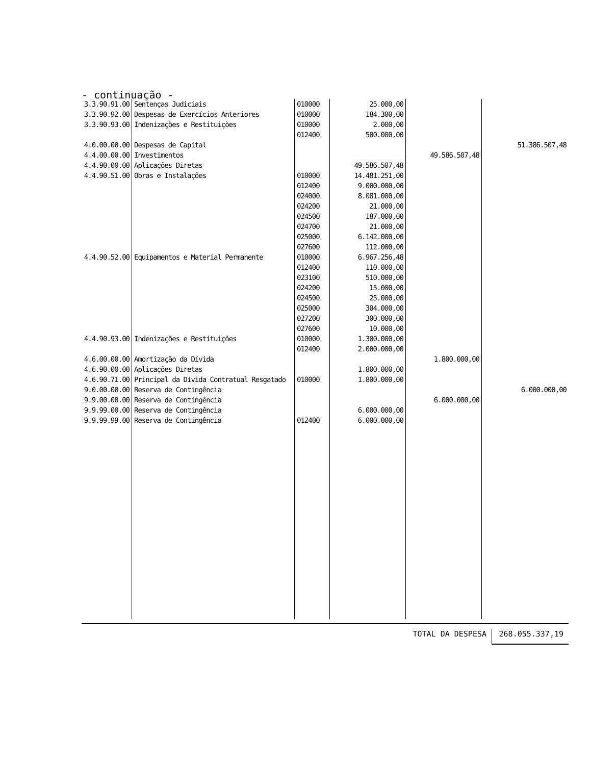- continuação -
| 3.3.90.91.00 | Sentenças Judiciais | 010000 | 25.000,00 | | |
| 3.3.90.92.00 | Despesas de Exercícios Anteriores | 010000 | 184.300,00 | | |
| 3.3.90.93.00 | Indenizações e Restituições | 010000 | 2.000,00 | | |
| | | 012400 | 500.000,00 | | |
| 4.0.00.00.00 | Despesas de Capital | | | | 51.386.507,48 |
| 4.4.00.00.00 | Investimentos | | | 49.586.507,48 | |
| 4.4.90.00.00 | Aplicações Diretas | | 49.586.507,48 | | |
| 4.4.90.51.00 | Obras e Instalações | 010000 | 14.481.251,00 | | |
| | | 012400 | 9.000.000,00 | | |
| | | 024000 | 8.081.000,00 | | |
| | | 024200 | 21.000,00 | | |
| | | 024500 | 187.000,00 | | |
| | | 024700 | 21.000,00 | | |
| | | 025000 | 6.142.000,00 | | |
| | | 027600 | 112.000,00 | | |
| 4.4.90.52.00 | Equipamentos e Material Permanente | 010000 | 6.967.256,48 | | |
| | | 012400 | 110.000,00 | | |
| | | 023100 | 510.000,00 | | |
| | | 024200 | 15.000,00 | | |
| | | 024500 | 25.000,00 | | |
| | | 025000 | 304.000,00 | | |
| | | 027200 | 300.000,00 | | |
| | | 027600 | 10.000,00 | | |
| 4.4.90.93.00 | Indenizações e Restituições | 010000 | 1.300.000,00 | | |
| | | 012400 | 2.000.000,00 | | |
| 4.6.00.00.00 | Amortização da Dívida | | | 1.800.000,00 | |
| 4.6.90.00.00 | Aplicações Diretas | | 1.800.000,00 | | |
| 4.6.90.71.00 | Principal da Dívida Contratual Resgatado | 010000 | 1.800.000,00 | | |
| 9.0.00.00.00 | Reserva de Contingência | | | | 6.000.000,00 |
| 9.9.00.00.00 | Reserva de Contingência | | | 6.000.000,00 | |
| 9.9.99.00.00 | Reserva de Contingência | | 6.000.000,00 | | |
| 9.9.99.99.00 | Reserva de Contingência | 012400 | 6.000.000,00 | | |
TOTAL DA DESPESA 268.055.337,19